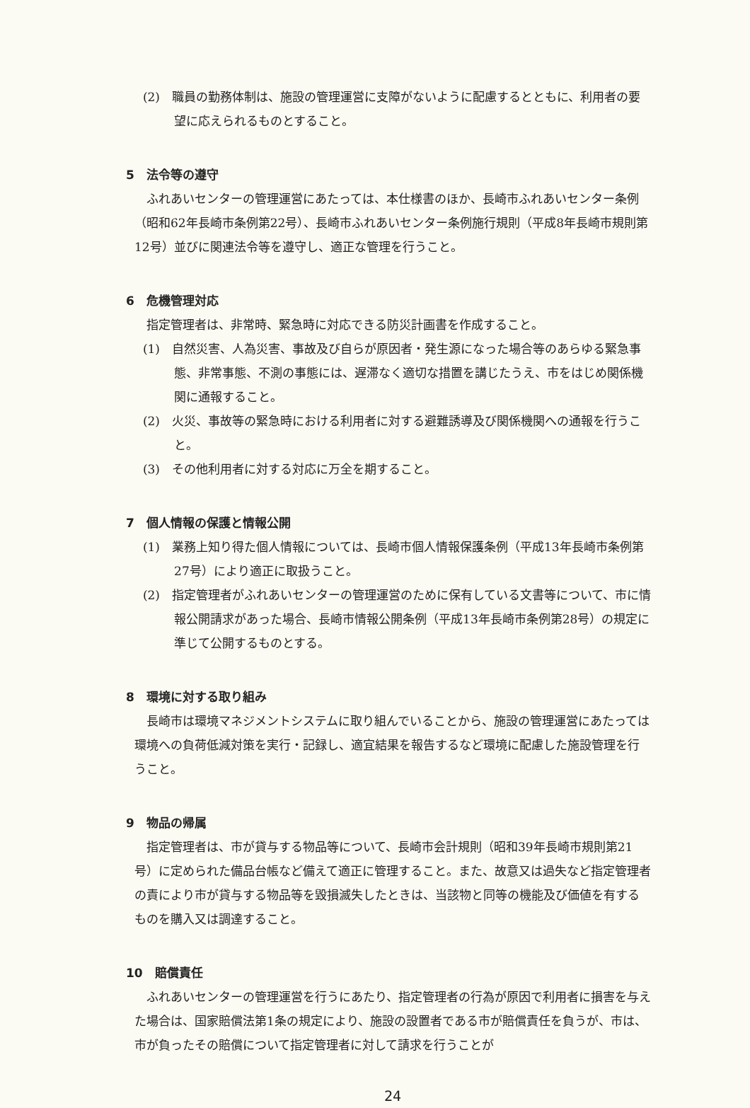(2)　職員の勤務体制は、施設の管理運営に支障がないように配慮するとともに、利用者の要望に応えられるものとすること。
5　法令等の遵守
ふれあいセンターの管理運営にあたっては、本仕様書のほか、長崎市ふれあいセンター条例（昭和62年長崎市条例第22号）、長崎市ふれあいセンター条例施行規則（平成8年長崎市規則第12号）並びに関連法令等を遵守し、適正な管理を行うこと。
6　危機管理対応
指定管理者は、非常時、緊急時に対応できる防災計画書を作成すること。
(1)　自然災害、人為災害、事故及び自らが原因者・発生源になった場合等のあらゆる緊急事態、非常事態、不測の事態には、遅滞なく適切な措置を講じたうえ、市をはじめ関係機関に通報すること。
(2)　火災、事故等の緊急時における利用者に対する避難誘導及び関係機関への通報を行うこと。
(3)　その他利用者に対する対応に万全を期すること。
7　個人情報の保護と情報公開
(1)　業務上知り得た個人情報については、長崎市個人情報保護条例（平成13年長崎市条例第27号）により適正に取扱うこと。
(2)　指定管理者がふれあいセンターの管理運営のために保有している文書等について、市に情報公開請求があった場合、長崎市情報公開条例（平成13年長崎市条例第28号）の規定に準じて公開するものとする。
8　環境に対する取り組み
長崎市は環境マネジメントシステムに取り組んでいることから、施設の管理運営にあたっては環境への負荷低減対策を実行・記録し、適宜結果を報告するなど環境に配慮した施設管理を行うこと。
9　物品の帰属
指定管理者は、市が貸与する物品等について、長崎市会計規則（昭和39年長崎市規則第21号）に定められた備品台帳など備えて適正に管理すること。また、故意又は過失など指定管理者の責により市が貸与する物品等を毀損滅失したときは、当該物と同等の機能及び価値を有するものを購入又は調達すること。
10　賠償責任
ふれあいセンターの管理運営を行うにあたり、指定管理者の行為が原因で利用者に損害を与えた場合は、国家賠償法第1条の規定により、施設の設置者である市が賠償責任を負うが、市は、市が負ったその賠償について指定管理者に対して請求を行うことが
24